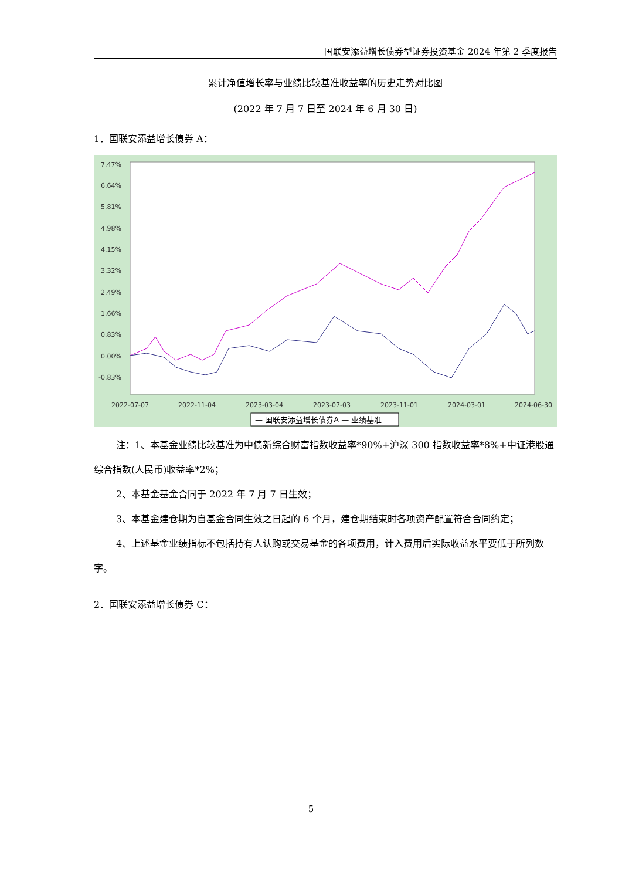国联安添益增长债券型证券投资基金 2024 年第 2 季度报告
累计净值增长率与业绩比较基准收益率的历史走势对比图
(2022 年 7 月 7 日至 2024 年 6 月 30 日)
1．国联安添益增长债券 A：
7.47%
6.64%
5.81%
4.98%
4.15%
3.32%
2.49%
1.66%
0.83%
0.00%
-0.83%
2022-07-07
2022-11-04
2023-03-04
2023-07-03
2023-11-01
2024-03-01
2024-06-30
— 国联安添益增长债券A — 业绩基准
注：1、本基金业绩比较基准为中债新综合财富指数收益率*90%+沪深 300 指数收益率*8%+中证港股通综合指数(人民币)收益率*2%；
2、本基金基金合同于 2022 年 7 月 7 日生效；
3、本基金建仓期为自基金合同生效之日起的 6 个月，建仓期结束时各项资产配置符合合同约定；
4、上述基金业绩指标不包括持有人认购或交易基金的各项费用，计入费用后实际收益水平要低于所列数字。
2．国联安添益增长债券 C：
5